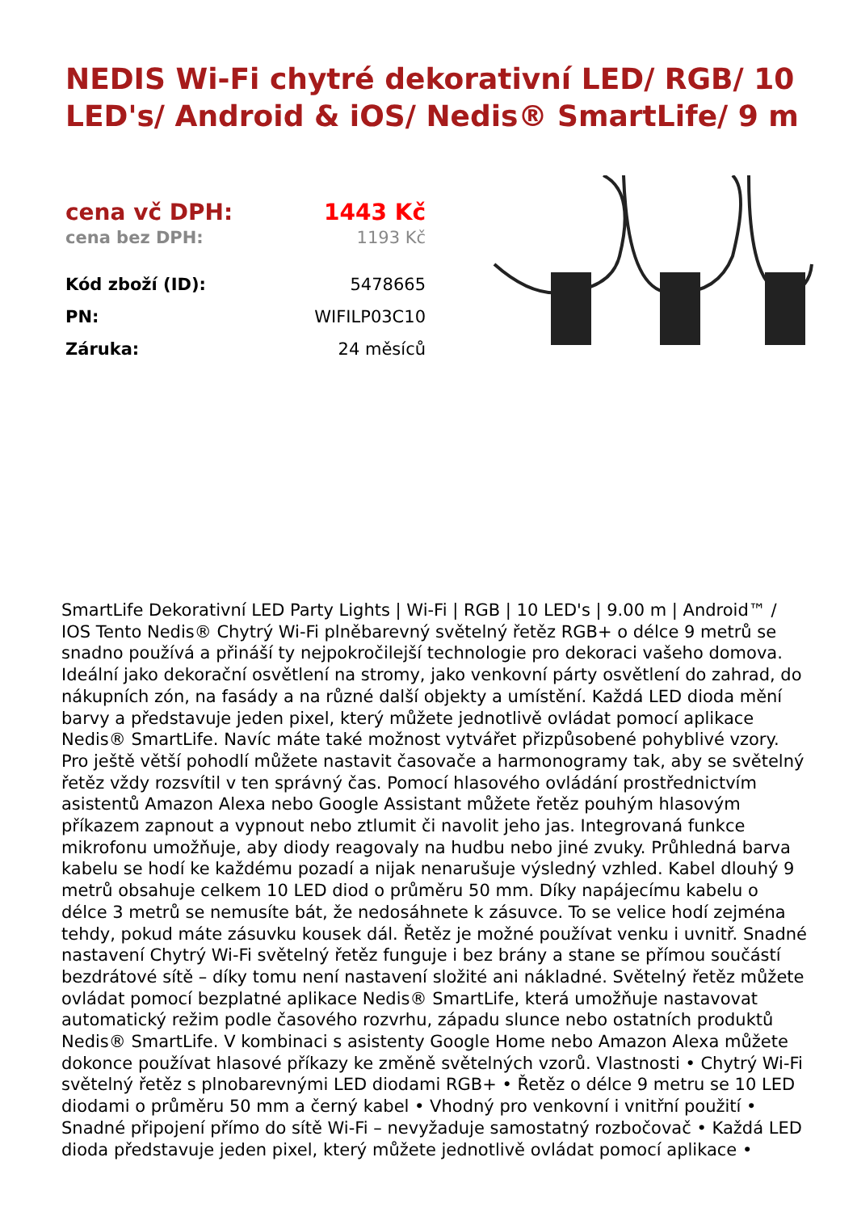NEDIS Wi-Fi chytré dekorativní LED/ RGB/ 10 LED's/ Android & iOS/ Nedis® SmartLife/ 9 m
| cena vč DPH: | 1443 Kč |
| cena bez DPH: | 1193 Kč |
| Kód zboží (ID): | 5478665 |
| PN: | WIFILP03C10 |
| Záruka: | 24 měsíců |
SmartLife Dekorativní LED Party Lights | Wi-Fi | RGB | 10 LED's | 9.00 m | Android™ / IOS Tento Nedis® Chytrý Wi-Fi plněbarevný světelný řetěz RGB+ o délce 9 metrů se snadno používá a přináší ty nejpokročilejší technologie pro dekoraci vašeho domova. Ideální jako dekorační osvětlení na stromy, jako venkovní párty osvětlení do zahrad, do nákupních zón, na fasády a na různé další objekty a umístění. Každá LED dioda mění barvy a představuje jeden pixel, který můžete jednotlivě ovládat pomocí aplikace Nedis® SmartLife. Navíc máte také možnost vytvářet přizpůsobené pohyblivé vzory. Pro ještě větší pohodlí můžete nastavit časovače a harmonogramy tak, aby se světelný řetěz vždy rozsvítil v ten správný čas. Pomocí hlasového ovládání prostřednictvím asistentů Amazon Alexa nebo Google Assistant můžete řetěz pouhým hlasovým příkazem zapnout a vypnout nebo ztlumit či navolit jeho jas. Integrovaná funkce mikrofonu umožňuje, aby diody reagovaly na hudbu nebo jiné zvuky. Průhledná barva kabelu se hodí ke každému pozadí a nijak nenarušuje výsledný vzhled. Kabel dlouhý 9 metrů obsahuje celkem 10 LED diod o průměru 50 mm. Díky napájecímu kabelu o délce 3 metrů se nemusíte bát, že nedosáhnete k zásuvce. To se velice hodí zejména tehdy, pokud máte zásuvku kousek dál. Řetěz je možné používat venku i uvnitř. Snadné nastavení Chytrý Wi-Fi světelný řetěz funguje i bez brány a stane se přímou součástí bezdrátové sítě – díky tomu není nastavení složité ani nákladné. Světelný řetěz můžete ovládat pomocí bezplatné aplikace Nedis® SmartLife, která umožňuje nastavovat automatický režim podle časového rozvrhu, západu slunce nebo ostatních produktů Nedis® SmartLife. V kombinaci s asistenty Google Home nebo Amazon Alexa můžete dokonce používat hlasové příkazy ke změně světelných vzorů. Vlastnosti • Chytrý Wi-Fi světelný řetěz s plnobarevnými LED diodami RGB+ • Řetěz o délce 9 metru se 10 LED diodami o průměru 50 mm a černý kabel • Vhodný pro venkovní i vnitřní použití • Snadné připojení přímo do sítě Wi-Fi – nevyžaduje samostatný rozbočovač • Každá LED dioda představuje jeden pixel, který můžete jednotlivě ovládat pomocí aplikace •